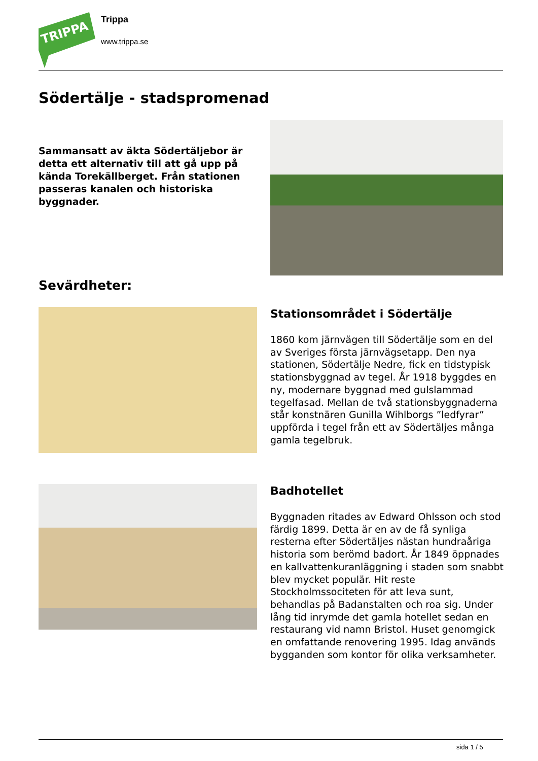TRIPPA
Trippa
www.trippa.se
Södertälje - stadspromenad
Sammansatt av äkta Södertäljebor är detta ett alternativ till att gå upp på kända Torekällberget. Från stationen passeras kanalen och historiska byggnader.
Sevärdheter:
Stationsområdet i Södertälje
1860 kom järnvägen till Södertälje som en del av Sveriges första järnvägsetapp. Den nya stationen, Södertälje Nedre, fick en tidstypisk stationsbyggnad av tegel. År 1918 byggdes en ny, modernare byggnad med gulslammad tegelfasad. Mellan de två stationsbyggnaderna står konstnären Gunilla Wihlborgs ”ledfyrar” uppförda i tegel från ett av Södertäljes många gamla tegelbruk.
Badhotellet
Byggnaden ritades av Edward Ohlsson och stod färdig 1899. Detta är en av de få synliga resterna efter Södertäljes nästan hundraåriga historia som berömd badort. År 1849 öppnades en kallvattenkuranläggning i staden som snabbt blev mycket populär. Hit reste Stockholmssociteten för att leva sunt, behandlas på Badanstalten och roa sig. Under lång tid inrymde det gamla hotellet sedan en restaurang vid namn Bristol. Huset genomgick en omfattande renovering 1995. Idag används bygganden som kontor för olika verksamheter.
sida 1 / 5